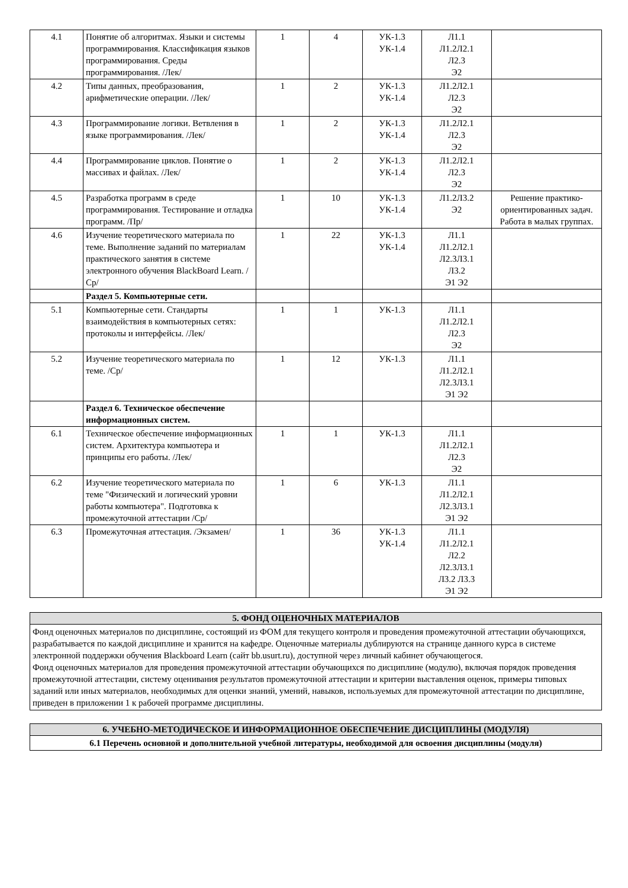| 4.1 | Понятие об алгоритмах. Языки и системы программирования. Классификация языков программирования. Среды программирования. /Лек/ | 1 | 4 | УК-1.3 УК-1.4 | Л1.1 Л1.2Л2.1 Л2.3 Э2 | |
| 4.2 | Типы данных, преобразования, арифметические операции. /Лек/ | 1 | 2 | УК-1.3 УК-1.4 | Л1.2Л2.1 Л2.3 Э2 | |
| 4.3 | Программирование логики. Ветвления в языке программирования. /Лек/ | 1 | 2 | УК-1.3 УК-1.4 | Л1.2Л2.1 Л2.3 Э2 | |
| 4.4 | Программирование циклов. Понятие о массивах и файлах. /Лек/ | 1 | 2 | УК-1.3 УК-1.4 | Л1.2Л2.1 Л2.3 Э2 | |
| 4.5 | Разработка программ в среде программирования. Тестирование и отладка программ. /Пр/ | 1 | 10 | УК-1.3 УК-1.4 | Л1.2Л3.2 Э2 | Решение практико-ориентированных задач. Работа в малых группах. |
| 4.6 | Изучение теоретического материала по теме. Выполнение заданий по материалам практического занятия в системе электронного обучения BlackBoard Learn. /Ср/ | 1 | 22 | УК-1.3 УК-1.4 | Л1.1 Л1.2Л2.1 Л2.3Л3.1 Л3.2 Э1 Э2 | |
| | Раздел 5. Компьютерные сети. | | | | | |
| 5.1 | Компьютерные сети. Стандарты взаимодействия в компьютерных сетях: протоколы и интерфейсы. /Лек/ | 1 | 1 | УК-1.3 | Л1.1 Л1.2Л2.1 Л2.3 Э2 | |
| 5.2 | Изучение теоретического материала по теме. /Ср/ | 1 | 12 | УК-1.3 | Л1.1 Л1.2Л2.1 Л2.3Л3.1 Э1 Э2 | |
| | Раздел 6. Техническое обеспечение информационных систем. | | | | | |
| 6.1 | Техническое обеспечение информационных систем. Архитектура компьютера и принципы его работы. /Лек/ | 1 | 1 | УК-1.3 | Л1.1 Л1.2Л2.1 Л2.3 Э2 | |
| 6.2 | Изучение теоретического материала по теме "Физический и логический уровни работы компьютера". Подготовка к промежуточной аттестации /Ср/ | 1 | 6 | УК-1.3 | Л1.1 Л1.2Л2.1 Л2.3Л3.1 Э1 Э2 | |
| 6.3 | Промежуточная аттестация. /Экзамен/ | 1 | 36 | УК-1.3 УК-1.4 | Л1.1 Л1.2Л2.1 Л2.2 Л2.3Л3.1 Л3.2 Л3.3 Э1 Э2 | |
5. ФОНД ОЦЕНОЧНЫХ МАТЕРИАЛОВ
Фонд оценочных материалов по дисциплине, состоящий из ФОМ для текущего контроля и проведения промежуточной аттестации обучающихся, разрабатывается по каждой дисциплине и хранится на кафедре. Оценочные материалы дублируются на странице данного курса в системе электронной поддержки обучения Blackboard Learn (сайт bb.usurt.ru), доступной через личный кабинет обучающегося.
Фонд оценочных материалов для проведения промежуточной аттестации обучающихся по дисциплине (модулю), включая порядок проведения промежуточной аттестации, систему оценивания результатов промежуточной аттестации и критерии выставления оценок, примеры типовых заданий или иных материалов, необходимых для оценки знаний, умений, навыков, используемых для промежуточной аттестации по дисциплине, приведен в приложении 1 к рабочей программе дисциплины.
6. УЧЕБНО-МЕТОДИЧЕСКОЕ И ИНФОРМАЦИОННОЕ ОБЕСПЕЧЕНИЕ ДИСЦИПЛИНЫ (МОДУЛЯ)
6.1 Перечень основной и дополнительной учебной литературы, необходимой для освоения дисциплины (модуля)